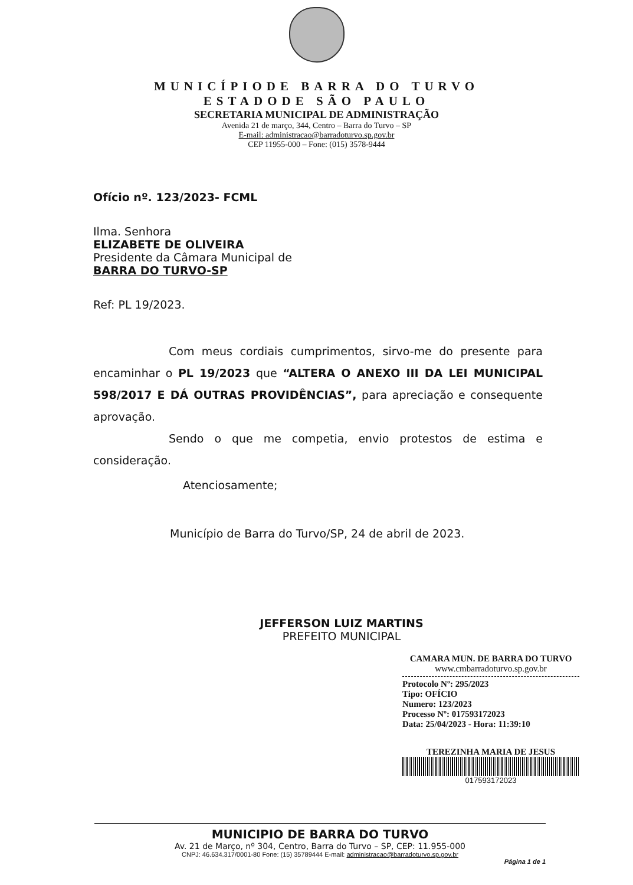MUNICÍPIODE BARRA DO TURVO
ESTADODE SÃO PAULO
SECRETARIA MUNICIPAL DE ADMINISTRAÇÃO
Avenida 21 de março, 344, Centro – Barra do Turvo – SP
E-mail: administracao@barradoturvo.sp.gov.br
CEP 11955-000 – Fone: (015) 3578-9444
Ofício nº. 123/2023- FCML
Ilma. Senhora
ELIZABETE DE OLIVEIRA
Presidente da Câmara Municipal de
BARRA DO TURVO-SP
Ref: PL 19/2023.
Com meus cordiais cumprimentos, sirvo-me do presente para encaminhar o PL 19/2023 que “ALTERA O ANEXO III DA LEI MUNICIPAL 598/2017 E DÁ OUTRAS PROVIDÊNCIAS”, para apreciação e consequente aprovação.
Sendo o que me competia, envio protestos de estima e consideração.
Atenciosamente;
Município de Barra do Turvo/SP, 24 de abril de 2023.
JEFFERSON LUIZ MARTINS
PREFEITO MUNICIPAL
CAMARA MUN. DE BARRA DO TURVO
www.cmbarradoturvo.sp.gov.br
Protocolo Nº: 295/2023
Tipo: OFÍCIO
Numero: 123/2023
Processo Nº: 017593172023
Data: 25/04/2023 - Hora: 11:39:10
TEREZINHA MARIA DE JESUS
017593172023
MUNICIPIO DE BARRA DO TURVO
Av. 21 de Março, nº 304, Centro, Barra do Turvo – SP, CEP: 11.955-000
CNPJ: 46.634.317/0001-80 Fone: (15) 35789444 E-mail: administracao@barradoturvo.sp.gov.br
Página 1 de 1